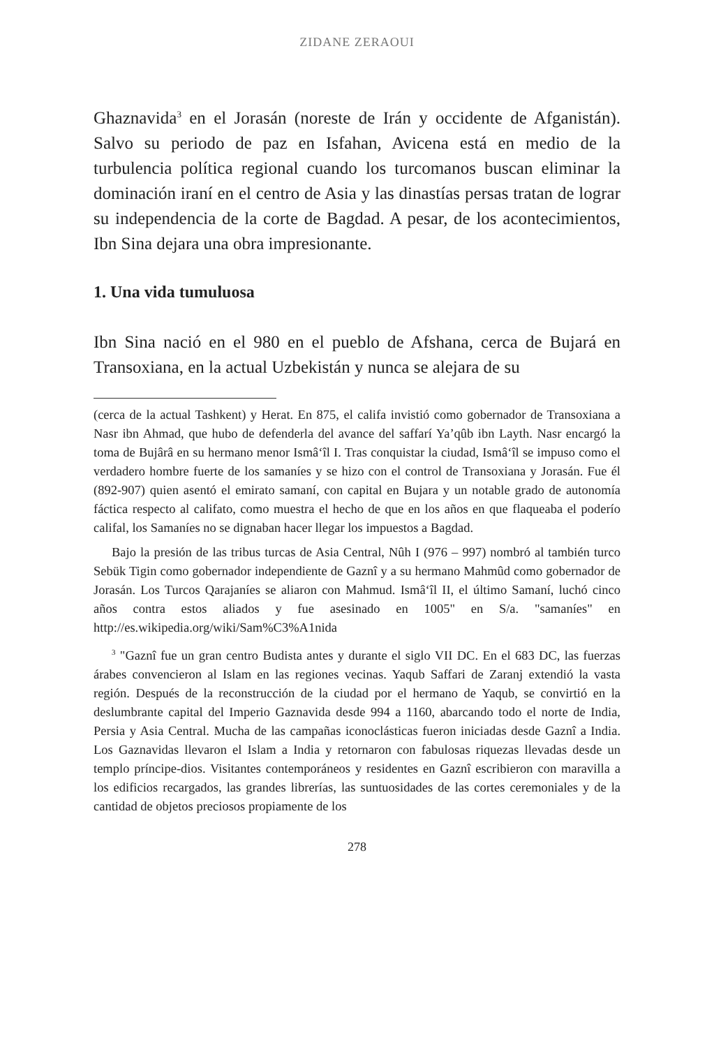ZIDANE ZERAOUI
Ghaznavida<sup>3</sup> en el Jorasán (noreste de Irán y occidente de Afganistán). Salvo su periodo de paz en Isfahan, Avicena está en medio de la turbulencia política regional cuando los turcomanos buscan eliminar la dominación iraní en el centro de Asia y las dinastías persas tratan de lograr su independencia de la corte de Bagdad. A pesar, de los acontecimientos, Ibn Sina dejara una obra impresionante.
1. Una vida tumuluosa
Ibn Sina nació en el 980 en el pueblo de Afshana, cerca de Bujará en Transoxiana, en la actual Uzbekistán y nunca se alejara de su
(cerca de la actual Tashkent) y Herat. En 875, el califa invistió como gobernador de Transoxiana a Nasr ibn Ahmad, que hubo de defenderla del avance del saffarí Ya’qûb ibn Layth. Nasr encargó la toma de Bujârâ en su hermano menor Ismâ‘îl I. Tras conquistar la ciudad, Ismâ‘îl se impuso como el verdadero hombre fuerte de los samaníes y se hizo con el control de Transoxiana y Jorasán. Fue él (892-907) quien asentó el emirato samaní, con capital en Bujara y un notable grado de autonomía fáctica respecto al califato, como muestra el hecho de que en los años en que flaqueaba el poderío califal, los Samaníes no se dignaban hacer llegar los impuestos a Bagdad.
Bajo la presión de las tribus turcas de Asia Central, Nûh I (976 – 997) nombró al también turco Sebük Tigin como gobernador independiente de Gaznî y a su hermano Mahmûd como gobernador de Jorasán. Los Turcos Qarajaníes se aliaron con Mahmud. Ismâ‘îl II, el último Samaní, luchó cinco años contra estos aliados y fue asesinado en 1005" en S/a. "samaníes" en http://es.wikipedia.org/wiki/Sam%C3%A1nida
<sup>3</sup> "Gaznî fue un gran centro Budista antes y durante el siglo VII DC. En el 683 DC, las fuerzas árabes convencieron al Islam en las regiones vecinas. Yaqub Saffari de Zaranj extendió la vasta región. Después de la reconstrucción de la ciudad por el hermano de Yaqub, se convirtió en la deslumbrante capital del Imperio Gaznavida desde 994 a 1160, abarcando todo el norte de India, Persia y Asia Central. Mucha de las campañas iconoclásticas fueron iniciadas desde Gaznî a India. Los Gaznavidas llevaron el Islam a India y retornaron con fabulosas riquezas llevadas desde un templo príncipe-dios. Visitantes contemporáneos y residentes en Gaznî escribieron con maravilla a los edificios recargados, las grandes librerías, las suntuosidades de las cortes ceremoniales y de la cantidad de objetos preciosos propiamente de los
278